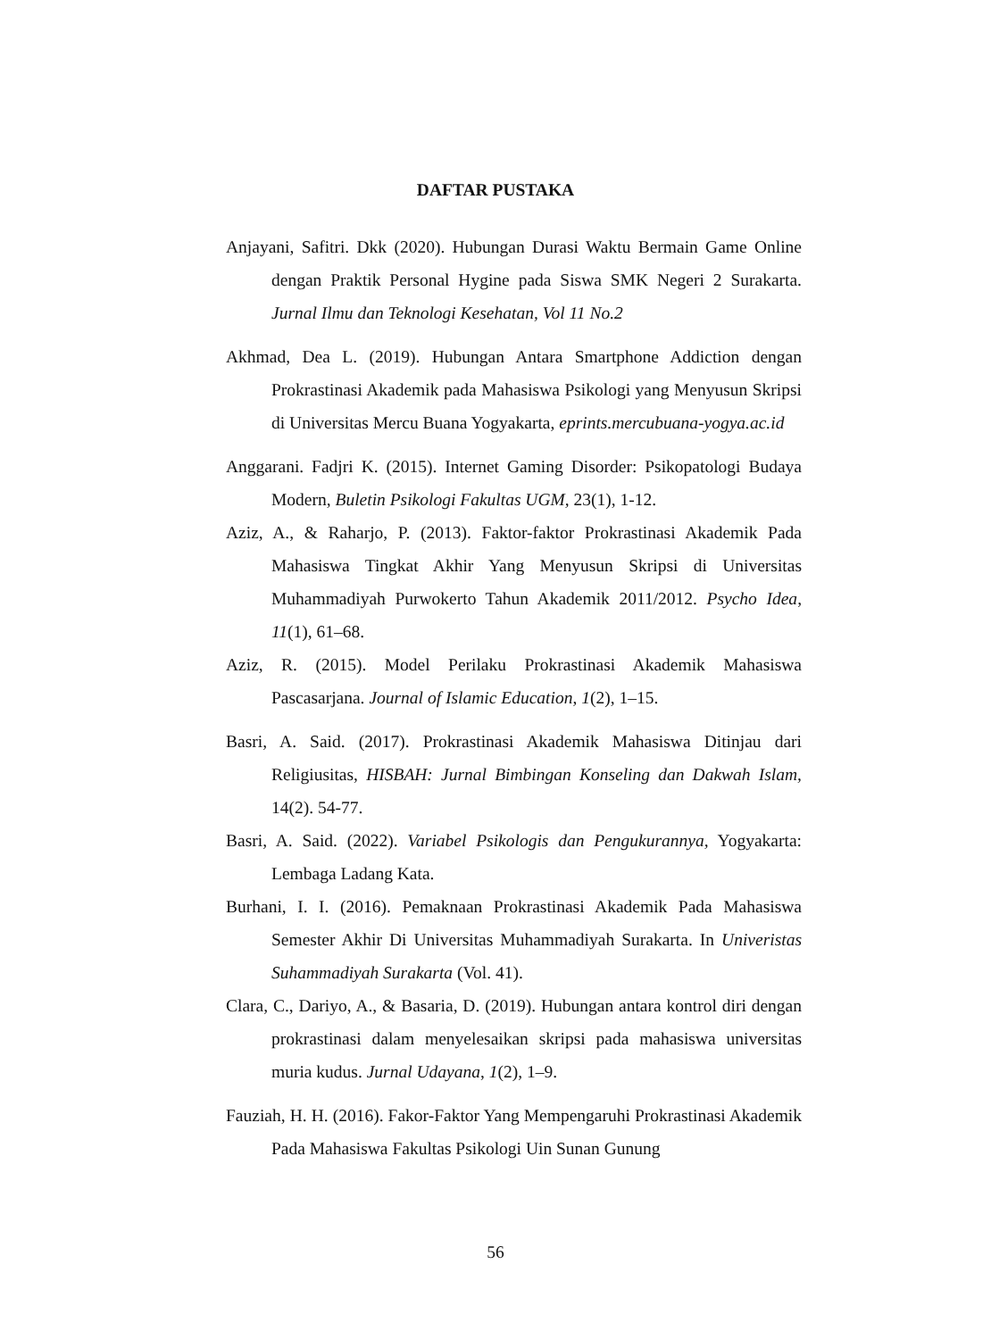DAFTAR PUSTAKA
Anjayani, Safitri. Dkk (2020). Hubungan Durasi Waktu Bermain Game Online dengan Praktik Personal Hygine pada Siswa SMK Negeri 2 Surakarta. Jurnal Ilmu dan Teknologi Kesehatan, Vol 11 No.2
Akhmad, Dea L. (2019). Hubungan Antara Smartphone Addiction dengan Prokrastinasi Akademik pada Mahasiswa Psikologi yang Menyusun Skripsi di Universitas Mercu Buana Yogyakarta, eprints.mercubuana-yogya.ac.id
Anggarani. Fadjri K. (2015). Internet Gaming Disorder: Psikopatologi Budaya Modern, Buletin Psikologi Fakultas UGM, 23(1), 1-12.
Aziz, A., & Raharjo, P. (2013). Faktor-faktor Prokrastinasi Akademik Pada Mahasiswa Tingkat Akhir Yang Menyusun Skripsi di Universitas Muhammadiyah Purwokerto Tahun Akademik 2011/2012. Psycho Idea, 11(1), 61–68.
Aziz, R. (2015). Model Perilaku Prokrastinasi Akademik Mahasiswa Pascasarjana. Journal of Islamic Education, 1(2), 1–15.
Basri, A. Said. (2017). Prokrastinasi Akademik Mahasiswa Ditinjau dari Religiusitas, HISBAH: Jurnal Bimbingan Konseling dan Dakwah Islam, 14(2). 54-77.
Basri, A. Said. (2022). Variabel Psikologis dan Pengukurannya, Yogyakarta: Lembaga Ladang Kata.
Burhani, I. I. (2016). Pemaknaan Prokrastinasi Akademik Pada Mahasiswa Semester Akhir Di Universitas Muhammadiyah Surakarta. In Univeristas Suhammadiyah Surakarta (Vol. 41).
Clara, C., Dariyo, A., & Basaria, D. (2019). Hubungan antara kontrol diri dengan prokrastinasi dalam menyelesaikan skripsi pada mahasiswa universitas muria kudus. Jurnal Udayana, 1(2), 1–9.
Fauziah, H. H. (2016). Fakor-Faktor Yang Mempengaruhi Prokrastinasi Akademik Pada Mahasiswa Fakultas Psikologi Uin Sunan Gunung
56